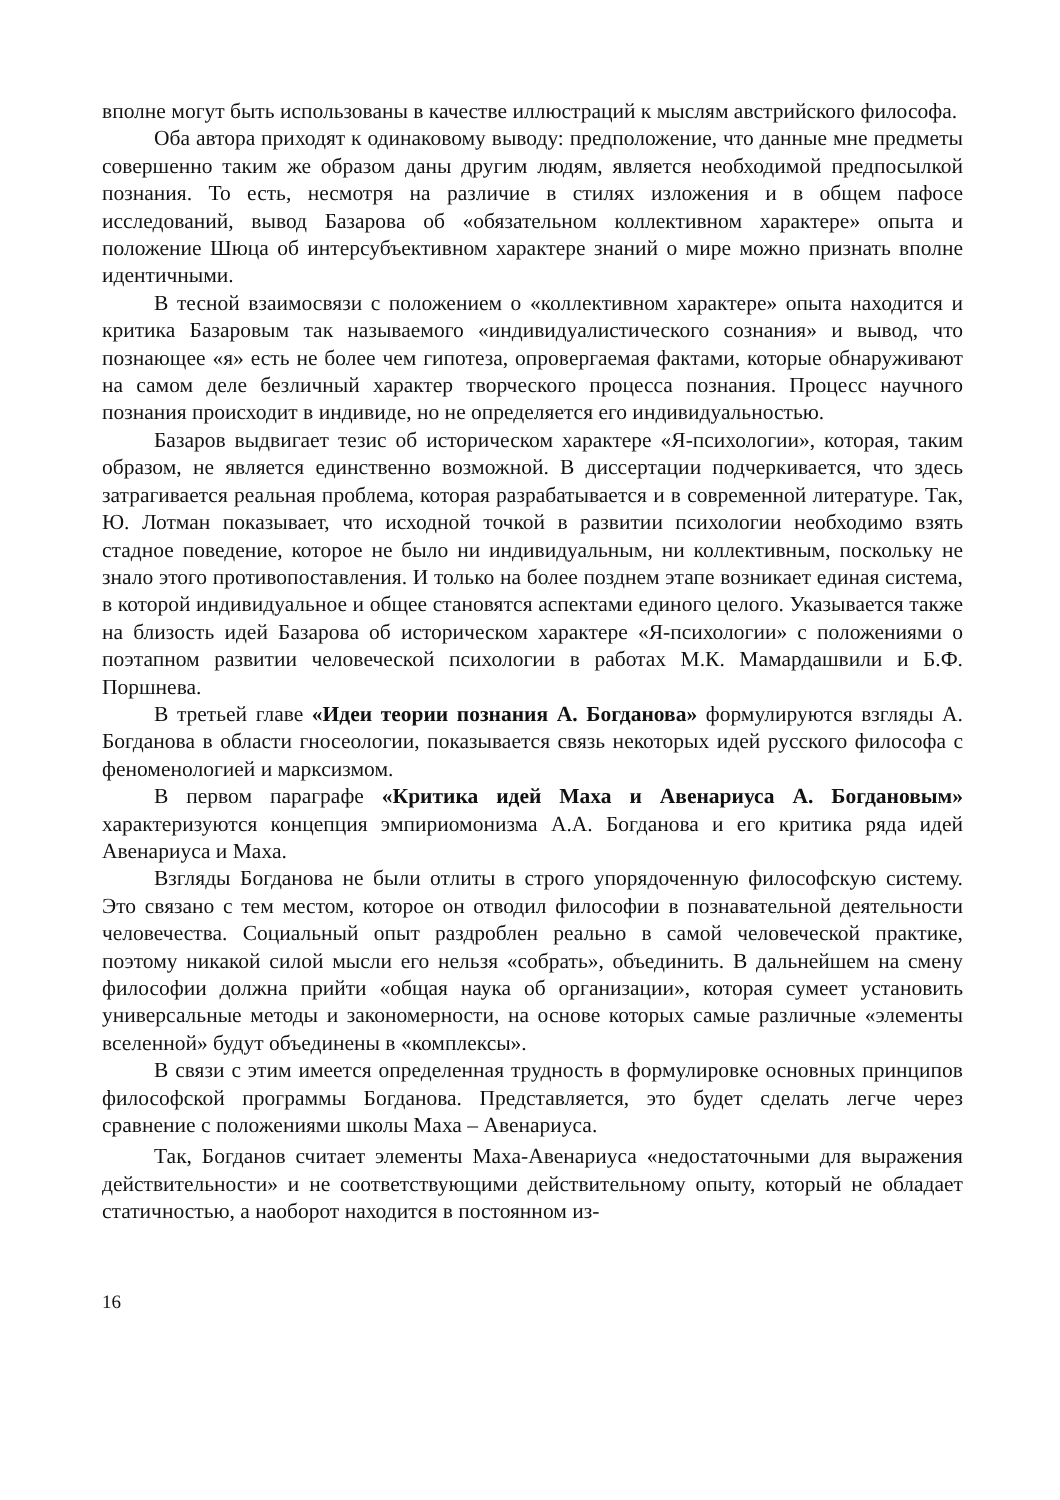вполне могут быть использованы в качестве иллюстраций к мыслям австрийского философа.
Оба автора приходят к одинаковому выводу: предположение, что данные мне предметы совершенно таким же образом даны другим людям, является необходимой предпосылкой познания. То есть, несмотря на различие в стилях изложения и в общем пафосе исследований, вывод Базарова об «обязательном коллективном характере» опыта и положение Шюца об интерсубъективном характере знаний о мире можно признать вполне идентичными.
В тесной взаимосвязи с положением о «коллективном характере» опыта находится и критика Базаровым так называемого «индивидуалистического сознания» и вывод, что познающее «я» есть не более чем гипотеза, опровергаемая фактами, которые обнаруживают на самом деле безличный характер творческого процесса познания. Процесс научного познания происходит в индивиде, но не определяется его индивидуальностью.
Базаров выдвигает тезис об историческом характере «Я-психологии», которая, таким образом, не является единственно возможной. В диссертации подчеркивается, что здесь затрагивается реальная проблема, которая разрабатывается и в современной литературе. Так, Ю. Лотман показывает, что исходной точкой в развитии психологии необходимо взять стадное поведение, которое не было ни индивидуальным, ни коллективным, поскольку не знало этого противопоставления. И только на более позднем этапе возникает единая система, в которой индивидуальное и общее становятся аспектами единого целого. Указывается также на близость идей Базарова об историческом характере «Я-психологии» с положениями о поэтапном развитии человеческой психологии в работах М.К. Мамардашвили и Б.Ф. Поршнева.
В третьей главе «Идеи теории познания А. Богданова» формулируются взгляды А. Богданова в области гносеологии, показывается связь некоторых идей русского философа с феноменологией и марксизмом.
В первом параграфе «Критика идей Маха и Авенариуса А. Богдановым» характеризуются концепция эмпириомонизма А.А. Богданова и его критика ряда идей Авенариуса и Маха.
Взгляды Богданова не были отлиты в строго упорядоченную философскую систему. Это связано с тем местом, которое он отводил философии в познавательной деятельности человечества. Социальный опыт раздроблен реально в самой человеческой практике, поэтому никакой силой мысли его нельзя «собрать», объединить. В дальнейшем на смену философии должна прийти «общая наука об организации», которая сумеет установить универсальные методы и закономерности, на основе которых самые различные «элементы вселенной» будут объединены в «комплексы».
В связи с этим имеется определенная трудность в формулировке основных принципов философской программы Богданова. Представляется, это будет сделать легче через сравнение с положениями школы Маха – Авенариуса.
Так, Богданов считает элементы Маха-Авенариуса «недостаточными для выражения действительности» и не соответствующими действительному опыту, который не обладает статичностью, а наоборот находится в постоянном из-
16